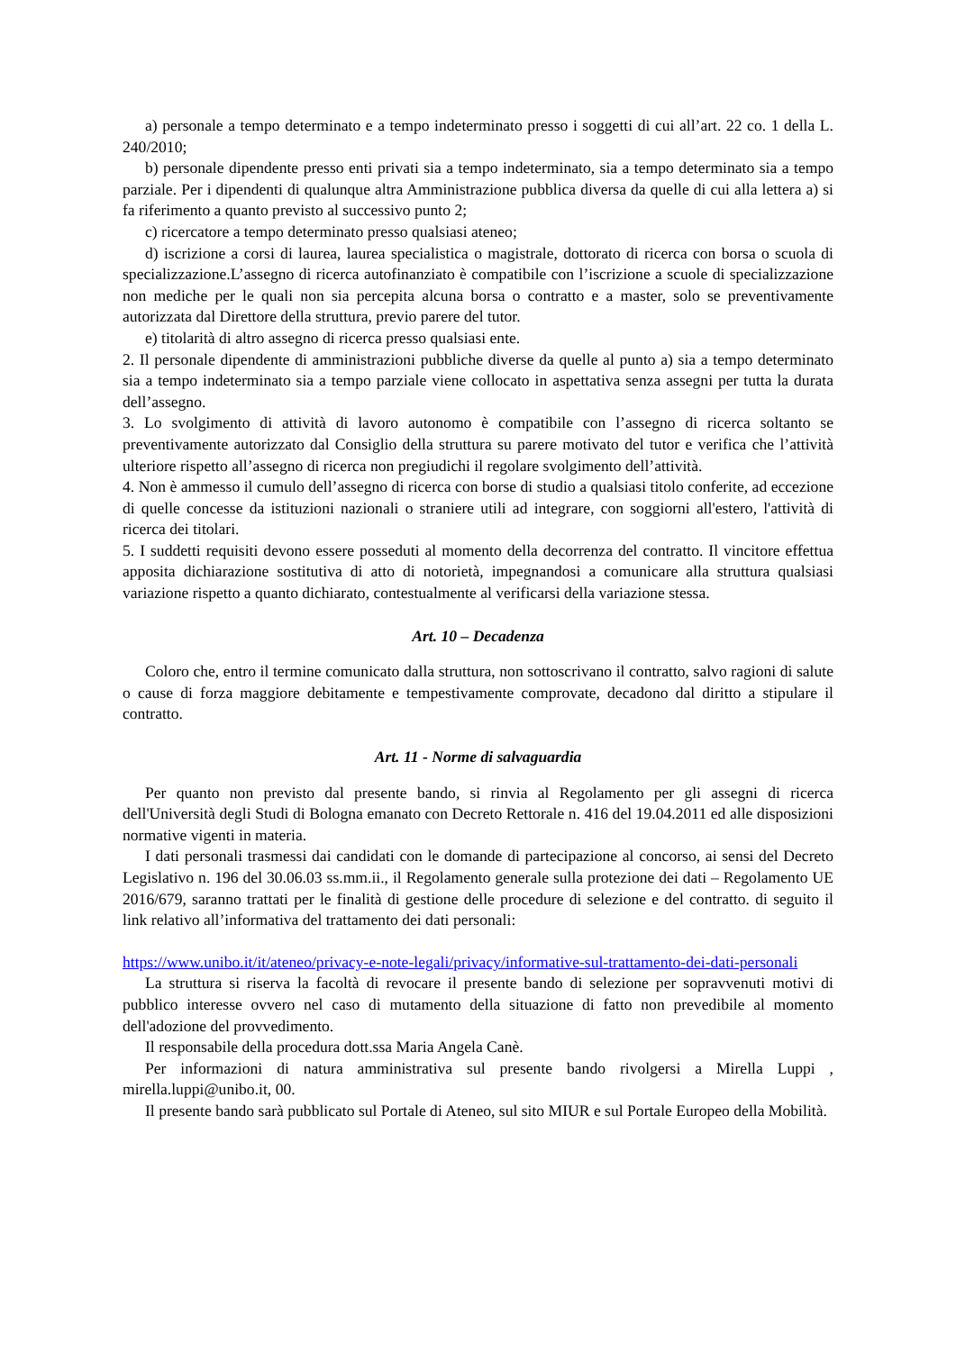a) personale a tempo determinato e a tempo indeterminato presso i soggetti di cui all’art. 22 co. 1 della L. 240/2010;
b) personale dipendente presso enti privati sia a tempo indeterminato, sia a tempo determinato sia a tempo parziale. Per i dipendenti di qualunque altra Amministrazione pubblica diversa da quelle di cui alla lettera a) si fa riferimento a quanto previsto al successivo punto 2;
c) ricercatore a tempo determinato presso qualsiasi ateneo;
d) iscrizione a corsi di laurea, laurea specialistica o magistrale, dottorato di ricerca con borsa o scuola di specializzazione.L’assegno di ricerca autofinanziato è compatibile con l’iscrizione a scuole di specializzazione non mediche per le quali non sia percepita alcuna borsa o contratto e a master, solo se preventivamente autorizzata dal Direttore della struttura, previo parere del tutor.
e) titolarità di altro assegno di ricerca presso qualsiasi ente.
2. Il personale dipendente di amministrazioni pubbliche diverse da quelle al punto a) sia a tempo determinato sia a tempo indeterminato sia a tempo parziale viene collocato in aspettativa senza assegni per tutta la durata dell’assegno.
3. Lo svolgimento di attività di lavoro autonomo è compatibile con l’assegno di ricerca soltanto se preventivamente autorizzato dal Consiglio della struttura su parere motivato del tutor e verifica che l’attività ulteriore rispetto all’assegno di ricerca non pregiudichi il regolare svolgimento dell’attività.
4. Non è ammesso il cumulo dell’assegno di ricerca con borse di studio a qualsiasi titolo conferite, ad eccezione di quelle concesse da istituzioni nazionali o straniere utili ad integrare, con soggiorni all'estero, l'attività di ricerca dei titolari.
5. I suddetti requisiti devono essere posseduti al momento della decorrenza del contratto. Il vincitore effettua apposita dichiarazione sostitutiva di atto di notorietà, impegnandosi a comunicare alla struttura qualsiasi variazione rispetto a quanto dichiarato, contestualmente al verificarsi della variazione stessa.
Art. 10 – Decadenza
Coloro che, entro il termine comunicato dalla struttura, non sottoscrivano il contratto, salvo ragioni di salute o cause di forza maggiore debitamente e tempestivamente comprovate, decadono dal diritto a stipulare il contratto.
Art. 11 - Norme di salvaguardia
Per quanto non previsto dal presente bando, si rinvia al Regolamento per gli assegni di ricerca dell'Università degli Studi di Bologna emanato con Decreto Rettorale n. 416 del 19.04.2011 ed alle disposizioni normative vigenti in materia.
I dati personali trasmessi dai candidati con le domande di partecipazione al concorso, ai sensi del Decreto Legislativo n. 196 del 30.06.03 ss.mm.ii., il Regolamento generale sulla protezione dei dati – Regolamento UE 2016/679, saranno trattati per le finalità di gestione delle procedure di selezione e del contratto. di seguito il link relativo all’informativa del trattamento dei dati personali:
https://www.unibo.it/it/ateneo/privacy-e-note-legali/privacy/informative-sul-trattamento-dei-dati-personali
La struttura si riserva la facoltà di revocare il presente bando di selezione per sopravvenuti motivi di pubblico interesse ovvero nel caso di mutamento della situazione di fatto non prevedibile al momento dell'adozione del provvedimento.
Il responsabile della procedura dott.ssa Maria Angela Canè.
Per informazioni di natura amministrativa sul presente bando rivolgersi a Mirella Luppi , mirella.luppi@unibo.it, 00.
Il presente bando sarà pubblicato sul Portale di Ateneo, sul sito MIUR e sul Portale Europeo della Mobilità.